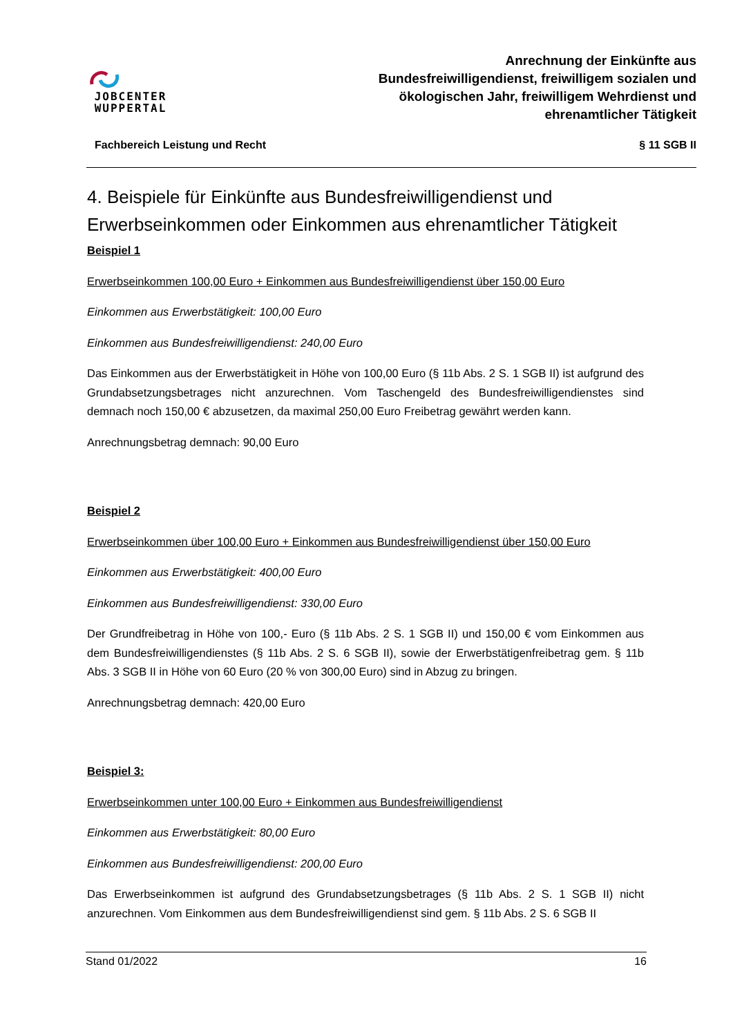JOBCENTER
WUPPERTAL
Anrechnung der Einkünfte aus
Bundesfreiwilligendienst, freiwilligem sozialen und
ökologischen Jahr, freiwilligem Wehrdienst und
ehrenamtlicher Tätigkeit
Fachbereich Leistung und Recht § 11 SGB II
4. Beispiele für Einkünfte aus Bundesfreiwilligendienst und Erwerbseinkommen oder Einkommen aus ehrenamtlicher Tätigkeit
Beispiel 1
Erwerbseinkommen 100,00 Euro + Einkommen aus Bundesfreiwilligendienst über 150,00 Euro
Einkommen aus Erwerbstätigkeit: 100,00 Euro
Einkommen aus Bundesfreiwilligendienst: 240,00 Euro
Das Einkommen aus der Erwerbstätigkeit in Höhe von 100,00 Euro (§ 11b Abs. 2 S. 1 SGB II) ist aufgrund des Grundabsetzungsbetrages nicht anzurechnen. Vom Taschengeld des Bundesfreiwilligendienstes sind demnach noch 150,00 € abzusetzen, da maximal 250,00 Euro Freibetrag gewährt werden kann.
Anrechnungsbetrag demnach: 90,00 Euro
Beispiel 2
Erwerbseinkommen über 100,00 Euro + Einkommen aus Bundesfreiwilligendienst über 150,00 Euro
Einkommen aus Erwerbstätigkeit: 400,00 Euro
Einkommen aus Bundesfreiwilligendienst: 330,00 Euro
Der Grundfreibetrag in Höhe von 100,- Euro (§ 11b Abs. 2 S. 1 SGB II) und 150,00 € vom Einkommen aus dem Bundesfreiwilligendienstes (§ 11b Abs. 2 S. 6 SGB II), sowie der Erwerbstätigenfreibetrag gem. § 11b Abs. 3 SGB II in Höhe von 60 Euro (20 % von 300,00 Euro) sind in Abzug zu bringen.
Anrechnungsbetrag demnach: 420,00 Euro
Beispiel 3:
Erwerbseinkommen unter 100,00 Euro + Einkommen aus Bundesfreiwilligendienst
Einkommen aus Erwerbstätigkeit: 80,00 Euro
Einkommen aus Bundesfreiwilligendienst: 200,00 Euro
Das Erwerbseinkommen ist aufgrund des Grundabsetzungsbetrages (§ 11b Abs. 2 S. 1 SGB II) nicht anzurechnen. Vom Einkommen aus dem Bundesfreiwilligendienst sind gem. § 11b Abs. 2 S. 6 SGB II
Stand 01/2022 16